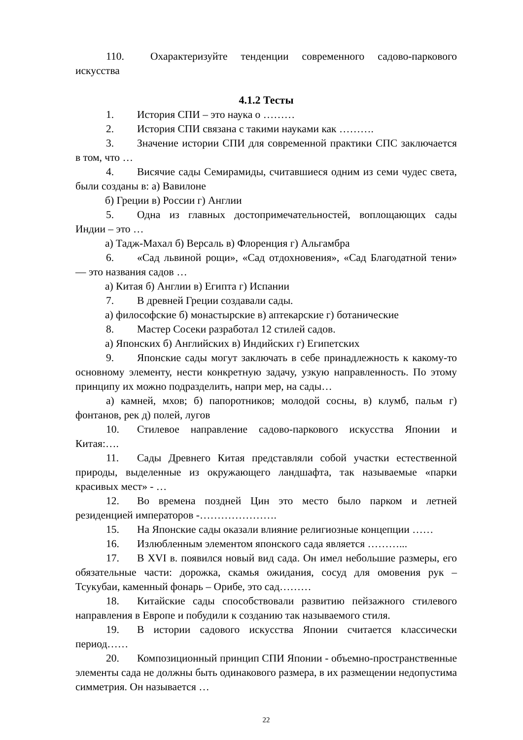110. Охарактеризуйте тенденции современного садово-паркового искусства
4.1.2 Тесты
1. История СПИ – это наука о ………
2. История СПИ связана с такими науками как ……….
3. Значение истории СПИ для современной практики СПС заключается в том, что …
4. Висячие сады Семирамиды, считавшиеся одним из семи чудес света, были созданы в: а) Вавилоне
б) Греции в) России г) Англии
5. Одна из главных достопримечательностей, воплощающих сады Индии – это …
а) Тадж-Махал б) Версаль в) Флоренция г) Альгамбра
6. «Сад львиной рощи», «Сад отдохновения», «Сад Благодатной тени» — это названия садов …
а) Китая б) Англии в) Египта г) Испании
7. В древней Греции создавали сады.
а) философские б) монастырские в) аптекарские г) ботанические
8. Мастер Сосеки разработал 12 стилей садов.
а) Японских б) Английских в) Индийских г) Египетских
9. Японские сады могут заключать в себе принадлежность к какому-то основному элементу, нести конкретную задачу, узкую направленность. По этому принципу их можно подразделить, напри мер, на сады…
а) камней, мхов; б) папоротников; молодой сосны, в) клумб, пальм г) фонтанов, рек д) полей, лугов
10. Стилевое направление садово-паркового искусства Японии и Китая:….
11. Сады Древнего Китая представляли собой участки естественной природы, выделенные из окружающего ландшафта, так называемые «парки красивых мест» - …
12. Во времена поздней Цин это место было парком и летней резиденцией императоров -………………….
15. На Японские сады оказали влияние религиозные концепции ……
16. Излюбленным элементом японского сада является ………...
17. В XVI в. появился новый вид сада. Он имел небольшие размеры, его обязательные части: дорожка, скамья ожидания, сосуд для омовения рук – Тсукубаи, каменный фонарь – Орибе, это сад………
18. Китайские сады способствовали развитию пейзажного стилевого направления в Европе и побудили к созданию так называемого стиля.
19. В истории садового искусства Японии считается классически период……
20. Композиционный принцип СПИ Японии - объемно-пространственные элементы сада не должны быть одинакового размера, в их размещении недопустима симметрия. Он называется …
22